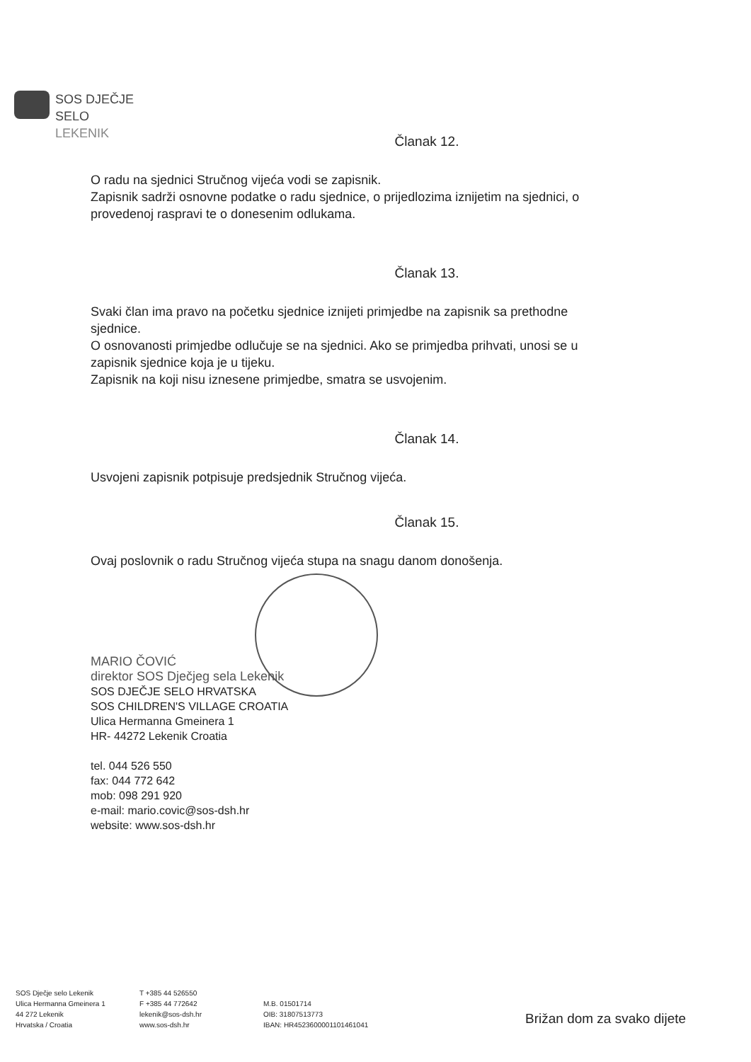SOS DJEČJE
SELO
LEKENIK
Članak 12.
O radu na sjednici Stručnog vijeća vodi se zapisnik.
Zapisnik sadrži osnovne podatke o radu sjednice, o prijedlozima iznijetim na sjednici, o provedenoj raspravi te o donesenim odlukama.
Članak 13.
Svaki član ima pravo na početku sjednice iznijeti primjedbe na zapisnik sa prethodne sjednice.
O osnovanosti primjedbe odlučuje se na sjednici. Ako se primjedba prihvati, unosi se u zapisnik sjednice koja je u tijeku.
Zapisnik na koji nisu iznesene primjedbe, smatra se usvojenim.
Članak 14.
Usvojeni zapisnik potpisuje predsjednik Stručnog vijeća.
Članak 15.
Ovaj poslovnik o radu Stručnog vijeća stupa na snagu danom donošenja.
MARIO ČOVIĆ
direktor SOS Dječjeg sela Lekenik
SOS DJEČJE SELO HRVATSKA
SOS CHILDREN'S VILLAGE CROATIA
Ulica Hermanna Gmeinera 1
HR- 44272 Lekenik Croatia
tel. 044 526 550
fax: 044 772 642
mob: 098 291 920
e-mail: mario.covic@sos-dsh.hr
website: www.sos-dsh.hr
SOS Dječje selo Lekenik
Ulica Hermanna Gmeinera 1
44 272 Lekenik
Hrvatska / Croatia
T +385 44 526550
F +385 44 772642
lekenik@sos-dsh.hr
www.sos-dsh.hr
M.B. 01501714
OIB: 31807513773
IBAN: HR4523600001101461041
Brižan dom za svako dijete